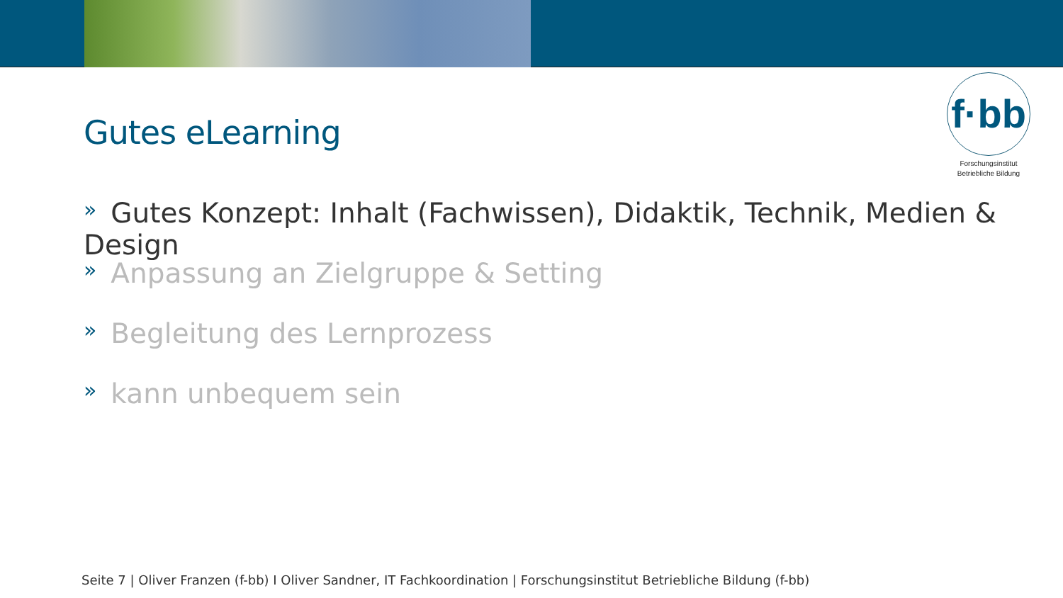f·bb
Forschungsinstitut
Betriebliche Bildung
Gutes eLearning
» Gutes Konzept: Inhalt (Fachwissen), Didaktik, Technik, Medien & Design
» Anpassung an Zielgruppe & Setting
» Begleitung des Lernprozess
» kann unbequem sein
Seite 7 | Oliver Franzen (f-bb) I Oliver Sandner, IT Fachkoordination | Forschungsinstitut Betriebliche Bildung (f-bb)